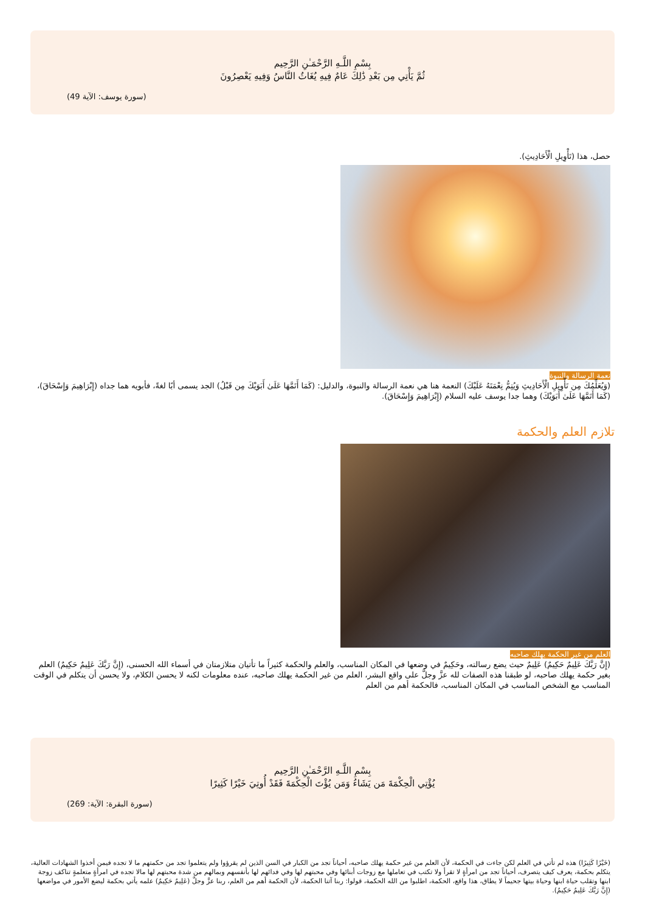بِسْمِ اللَّـهِ الرَّحْمَـٰنِ الرَّحِيم
ثُمَّ يَأْتِي مِن بَعْدِ ذَٰلِكَ عَامٌ فِيهِ يُغَاثُ النَّاسُ وَفِيهِ يَعْصِرُونَ
(سورة يوسف: الآية 49)
حصل، هذا (تَأْوِيلِ الْأَحَادِيثِ).
نعمة الرسالة والنبوة
(وَيُعَلِّمُكَ مِن تَأْوِيلِ الْأَحَادِيثِ وَيُتِمُّ نِعْمَتَهُ عَلَيْكَ) النعمة هنا هي نعمة الرسالة والنبوة، والدليل: (كَمَا أَتَمَّهَا عَلَىٰ أَبَوَيْكَ مِن قَبْلُ) الجد يسمى أبًا لغةً، فأبويه هما جداه (إِبْرَاهِيمَ وَإِسْحَاقَ)، (كَمَا أَتَمَّهَا عَلَىٰ أَبَوَيْكَ) وهما جدا يوسف عليه السلام (إِبْرَاهِيمَ وَإِسْحَاقَ).
تلازم العلم والحكمة
العلم من غير الحكمة يهلك صاحبه
(إِنَّ رَبَّكَ عَلِيمٌ حَكِيمٌ) عَلِيمٌ حيث يضع رسالته، وحَكِيمٌ في وضعها في المكان المناسب، والعلم والحكمة كثيراً ما تأتيان متلازمتان في أسماء الله الحسنى، (إِنَّ رَبَّكَ عَلِيمٌ حَكِيمٌ) العلم بغير حكمة يهلك صاحبه، لو طبقنا هذه الصفات لله عزَّ وجلَّ على واقع البشر، العلم من غير الحكمة يهلك صاحبه، عنده معلومات لكنه لا يحسن الكلام، ولا يحسن أن يتكلم في الوقت المناسب مع الشخص المناسب في المكان المناسب، فالحكمة أهم من العلم
بِسْمِ اللَّـهِ الرَّحْمَـٰنِ الرَّحِيم
يُؤْتِي الْحِكْمَةَ مَن يَشَاءُ وَمَن يُؤْتَ الْحِكْمَةَ فَقَدْ أُوتِيَ خَيْرًا كَثِيرًا
(سورة البقرة: الآية: 269)
(خَيْرًا كَثِيرًا) هذه لم تأتي في العلم لكن جاءت في الحكمة، لأن العلم من غير حكمة يهلك صاحبه، أحياناً تجد من الكبار في السن الذين لم يقرؤوا ولم يتعلموا تجد من حكمتهم ما لا تجده فيمن أخذوا الشهادات العالية، يتكلم بحكمة، يعرف كيف يتصرف، أحياناً تجد من امرأةٍ لا تقرأ ولا تكتب في تعاملها مع زوجات أبنائها وفي محبتهم لها وفي فدائهم لها بأنفسهم وبمالهم من شدة محبتهم لها مالا تجده في امرأةٍ متعلمةٍ تناكف زوجة ابنها وتقلب حياة ابنها وحياة بيتها جحيماً لا يطاق، هذا واقع، الحكمة، اطلبوا من الله الحكمة، قولوا: ربنا آتنا الحكمة، لأن الحكمة أهم من العلم، ربنا عزَّ وجلَّ (عَلِيمٌ حَكِيمٌ) علمه يأتي بحكمة ليضع الأمور في مواضعها (إِنَّ رَبَّكَ عَلِيمٌ حَكِيمٌ).